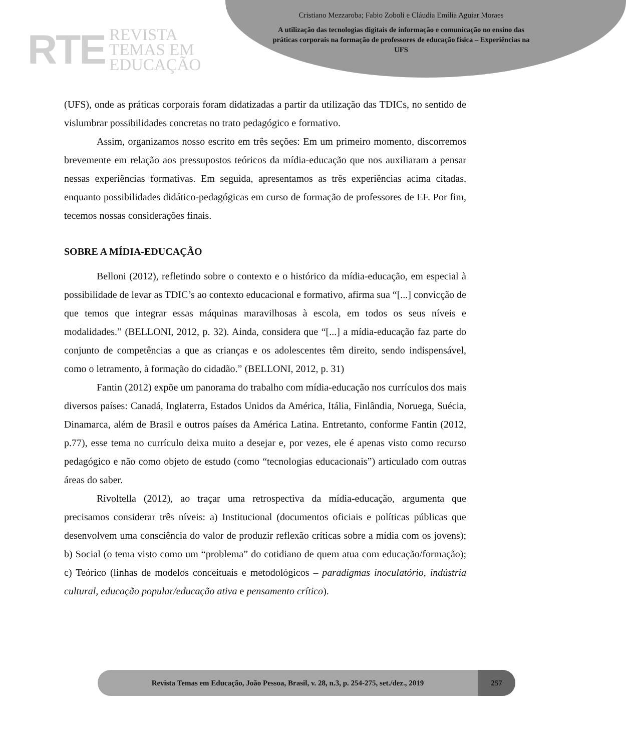RTE REVISTA
TEMAS EM
EDUCAÇÃO
Cristiano Mezzaroba; Fabio Zoboli e Cláudia Emília Aguiar Moraes
A utilização das tecnologias digitais de informação e comunicação no ensino das práticas corporais na formação de professores de educação física – Experiências na UFS
(UFS), onde as práticas corporais foram didatizadas a partir da utilização das TDICs, no sentido de vislumbrar possibilidades concretas no trato pedagógico e formativo.
Assim, organizamos nosso escrito em três seções: Em um primeiro momento, discorremos brevemente em relação aos pressupostos teóricos da mídia-educação que nos auxiliaram a pensar nessas experiências formativas. Em seguida, apresentamos as três experiências acima citadas, enquanto possibilidades didático-pedagógicas em curso de formação de professores de EF. Por fim, tecemos nossas considerações finais.
SOBRE A MÍDIA-EDUCAÇÃO
Belloni (2012), refletindo sobre o contexto e o histórico da mídia-educação, em especial à possibilidade de levar as TDIC’s ao contexto educacional e formativo, afirma sua “[...] convicção de que temos que integrar essas máquinas maravilhosas à escola, em todos os seus níveis e modalidades.” (BELLONI, 2012, p. 32). Ainda, considera que “[...] a mídia-educação faz parte do conjunto de competências a que as crianças e os adolescentes têm direito, sendo indispensável, como o letramento, à formação do cidadão.” (BELLONI, 2012, p. 31)
Fantin (2012) expõe um panorama do trabalho com mídia-educação nos currículos dos mais diversos países: Canadá, Inglaterra, Estados Unidos da América, Itália, Finlândia, Noruega, Suécia, Dinamarca, além de Brasil e outros países da América Latina. Entretanto, conforme Fantin (2012, p.77), esse tema no currículo deixa muito a desejar e, por vezes, ele é apenas visto como recurso pedagógico e não como objeto de estudo (como “tecnologias educacionais”) articulado com outras áreas do saber.
Rivoltella (2012), ao traçar uma retrospectiva da mídia-educação, argumenta que precisamos considerar três níveis: a) Institucional (documentos oficiais e políticas públicas que desenvolvem uma consciência do valor de produzir reflexão críticas sobre a mídia com os jovens); b) Social (o tema visto como um “problema” do cotidiano de quem atua com educação/formação); c) Teórico (linhas de modelos conceituais e metodológicos – paradigmas inoculatório, indústria cultural, educação popular/educação ativa e pensamento crítico).
Revista Temas em Educação, João Pessoa, Brasil, v. 28, n.3, p. 254-275, set./dez., 2019
257